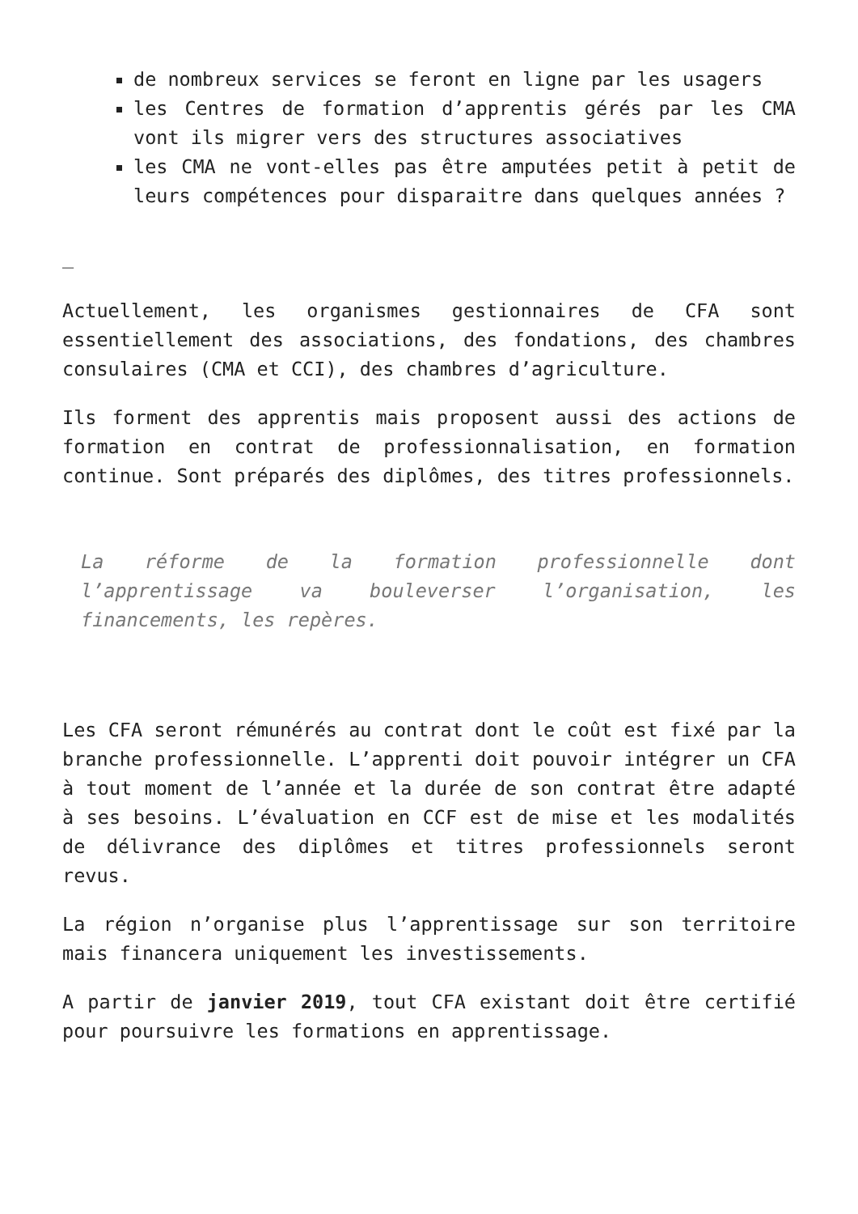de nombreux services se feront en ligne par les usagers
les Centres de formation d’apprentis gérés par les CMA vont ils migrer vers des structures associatives
les CMA ne vont-elles pas être amputées petit à petit de leurs compétences pour disparaitre dans quelques années ?
_
Actuellement, les organismes gestionnaires de CFA sont essentiellement des associations, des fondations, des chambres consulaires (CMA et CCI), des chambres d’agriculture.
Ils forment des apprentis mais proposent aussi des actions de formation en contrat de professionnalisation, en formation continue. Sont préparés des diplômes, des titres professionnels.
La réforme de la formation professionnelle dont l’apprentissage va bouleverser l’organisation, les financements, les repères.
Les CFA seront rémunérés au contrat dont le coût est fixé par la branche professionnelle. L’apprenti doit pouvoir intégrer un CFA à tout moment de l’année et la durée de son contrat être adapté à ses besoins. L’évaluation en CCF est de mise et les modalités de délivrance des diplômes et titres professionnels seront revus.
La région n’organise plus l’apprentissage sur son territoire mais financera uniquement les investissements.
A partir de janvier 2019, tout CFA existant doit être certifié pour poursuivre les formations en apprentissage.